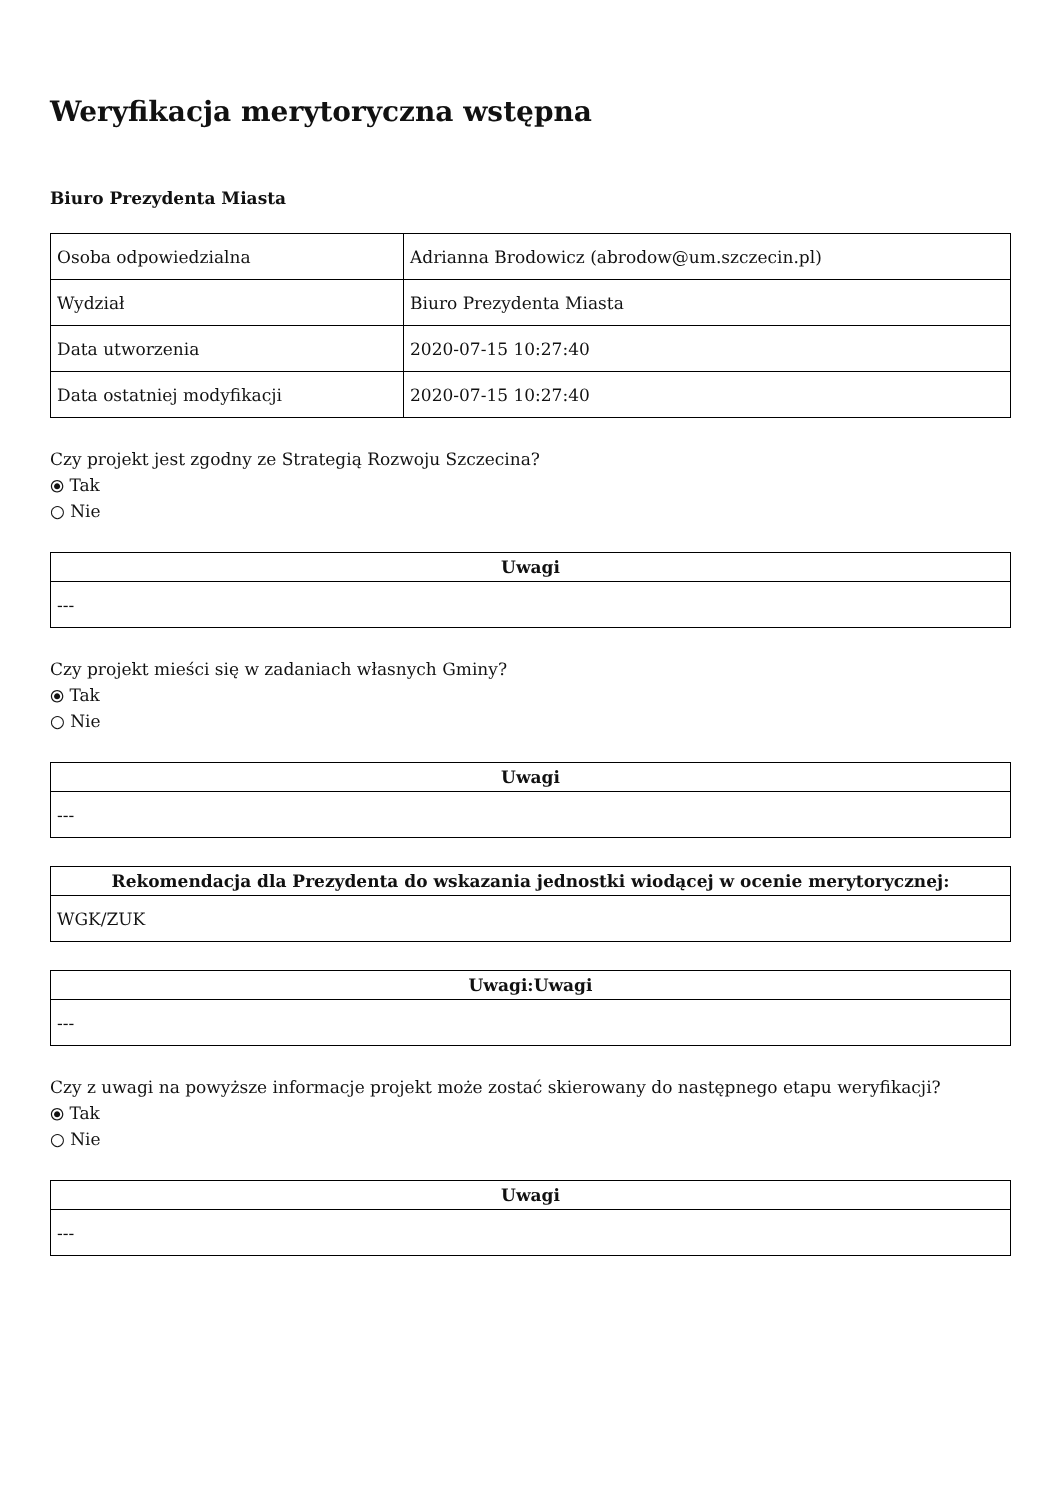Weryfikacja merytoryczna wstępna
Biuro Prezydenta Miasta
| Osoba odpowiedzialna | Adrianna Brodowicz (abrodow@um.szczecin.pl) |
| Wydział | Biuro Prezydenta Miasta |
| Data utworzenia | 2020-07-15 10:27:40 |
| Data ostatniej modyfikacji | 2020-07-15 10:27:40 |
Czy projekt jest zgodny ze Strategią Rozwoju Szczecina?
⦿ Tak
○ Nie
| Uwagi |
| --- |
| --- |
Czy projekt mieści się w zadaniach własnych Gminy?
⦿ Tak
○ Nie
| Uwagi |
| --- |
| --- |
| Rekomendacja dla Prezydenta do wskazania jednostki wiodącej w ocenie merytorycznej: |
| --- |
| WGK/ZUK |
| Uwagi:Uwagi |
| --- |
| --- |
Czy z uwagi na powyższe informacje projekt może zostać skierowany do następnego etapu weryfikacji?
⦿ Tak
○ Nie
| Uwagi |
| --- |
| --- |